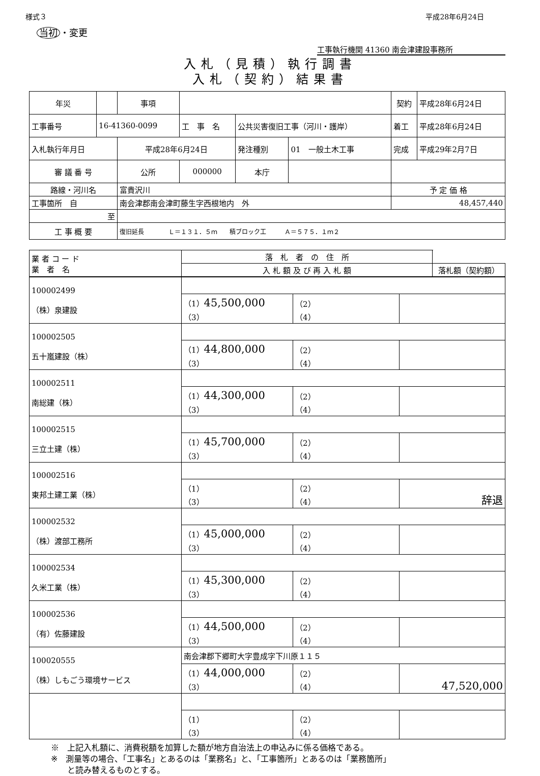様式３ 平成28年6月24日
当初 ・変更
工事執行機関 41360 南会津建設事務所
入札（見積）執行調書
入札（契約）結果書
| 年災 | | 事項 | | | | 契約 | 平成28年6月24日 |
| 工事番号 | 16-41360-0099 | | 工 事 名 | 公共災害復旧工事（河川・護岸） | | 着工 | 平成28年6月24日 |
| 入札執行年月日 | | 平成28年6月24日 | | 発注種別 | 01 一般土木工事 | 完成 | 平成29年2月7日 |
| 審 議 番 号 | | 公所 | 000000 | 本庁 | | | |
| 路線・河川名 | | 富貴沢川 | | | | 予 定 価 格 | |
| 工事箇所 自 | | 南会津郡南会津町藤生字西根地内 外 | | | | 48,457,440 | |
| 至 | | | | | | | |
| 工 事 概 要 | | 復旧延長 Ｌ＝１３１．５ｍ 積ブロック工 Ａ＝５７５．１ｍ２ | | | | | |
| 業 者 コ ー ド 業 者 名 | 落 札 者 の 住 所 | |
| | 入 札 額 及 び 再 入 札 額 | 落札額（契約額） |
| 100002499 （株）泉建設 | | | |
| | （1） 45,500,000 （3） | （2） （4） | |
| 100002505 五十嵐建設（株） | | | |
| | （1） 44,800,000 （3） | （2） （4） | |
| 100002511 南総建（株） | | | |
| | （1） 44,300,000 （3） | （2） （4） | |
| 100002515 三立土建（株） | | | |
| | （1） 45,700,000 （3） | （2） （4） | |
| 100002516 東邦土建工業（株） | | | |
| | （1） （3） | （2） （4） | 辞退 |
| 100002532 （株）渡部工務所 | | | |
| | （1） 45,000,000 （3） | （2） （4） | |
| 100002534 久米工業（株） | | | |
| | （1） 45,300,000 （3） | （2） （4） | |
| 100002536 （有）佐藤建設 | | | |
| | （1） 44,500,000 （3） | （2） （4） | |
| 100020555 （株）しもごう環境サービス | 南会津郡下郷町大字豊成字下川原１１５ | | |
| | （1） 44,000,000 （3） | （2） （4） | 47,520,000 |
| | （1） （3） | （2） （4） | |
※　上記入札額に、消費税額を加算した額が地方自治法上の申込みに係る価格である。
※　測量等の場合、「工事名」とあるのは「業務名」と、「工事箇所」とあるのは「業務箇所」
　　と読み替えるものとする。